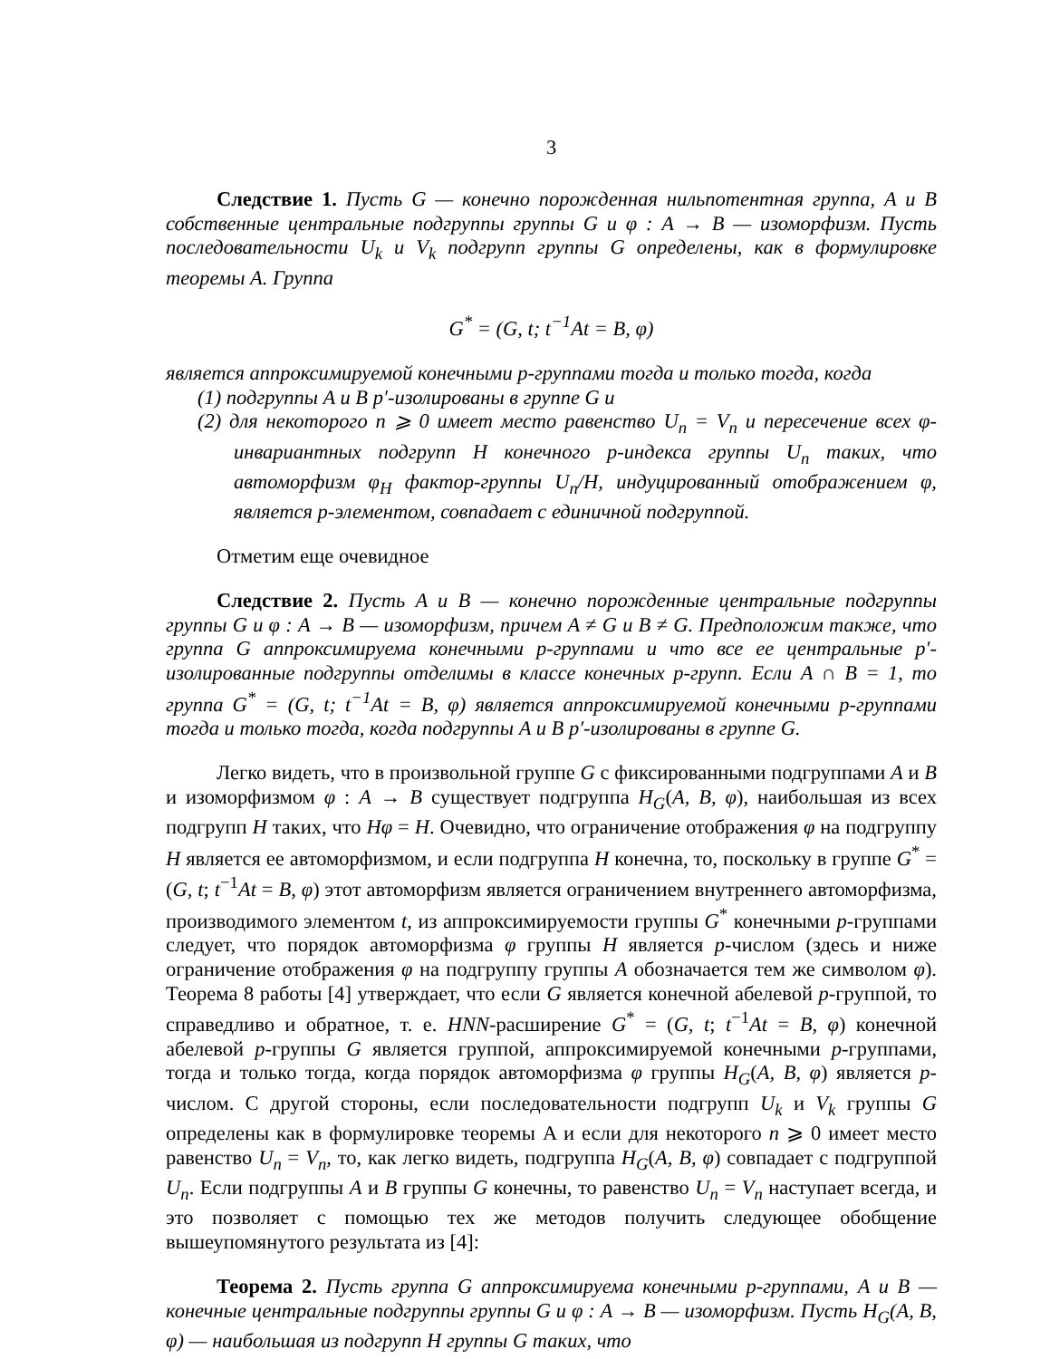3
Следствие 1. Пусть G — конечно порожденная нильпотентная группа, A и B собственные центральные подгруппы группы G и φ : A → B — изоморфизм. Пусть последовательности U<sub>k</sub> и V<sub>k</sub> подгрупп группы G определены, как в формулировке теоремы A. Группа
G<sup>*</sup> = (G, t; t<sup>−1</sup>At = B, φ)
является аппроксимируемой конечными p-группами тогда и только тогда, когда
(1) подгруппы A и B p′-изолированы в группе G и
(2) для некоторого n ⩾ 0 имеет место равенство U<sub>n</sub> = V<sub>n</sub> и пересечение всех φ-инвариантных подгрупп H конечного p-индекса группы U<sub>n</sub> таких, что автоморфизм φ<sub>H</sub> фактор-группы U<sub>n</sub>/H, индуцированный отображением φ, является p-элементом, совпадает с единичной подгруппой.
Отметим еще очевидное
Следствие 2. Пусть A и B — конечно порожденные центральные подгруппы группы G и φ : A → B — изоморфизм, причем A ≠ G и B ≠ G. Предположим также, что группа G аппроксимируема конечными p-группами и что все ее центральные p′-изолированные подгруппы отделимы в классе конечных p-групп. Если A ∩ B = 1, то группа G<sup>*</sup> = (G, t; t<sup>−1</sup>At = B, φ) является аппроксимируемой конечными p-группами тогда и только тогда, когда подгруппы A и B p′-изолированы в группе G.
Легко видеть, что в произвольной группе G с фиксированными подгруппами A и B и изоморфизмом φ : A → B существует подгруппа H<sub>G</sub>(A, B, φ), наибольшая из всех подгрупп H таких, что Hφ = H. Очевидно, что ограничение отображения φ на подгруппу H является ее автоморфизмом, и если подгруппа H конечна, то, поскольку в группе G<sup>*</sup> = (G, t; t<sup>−1</sup>At = B, φ) этот автоморфизм является ограничением внутреннего автоморфизма, производимого элементом t, из аппроксимируемости группы G<sup>*</sup> конечными p-группами следует, что порядок автоморфизма φ группы H является p-числом (здесь и ниже ограничение отображения φ на подгруппу группы A обозначается тем же символом φ). Теорема 8 работы [4] утверждает, что если G является конечной абелевой p-группой, то справедливо и обратное, т. е. HNN-расширение G<sup>*</sup> = (G, t; t<sup>−1</sup>At = B, φ) конечной абелевой p-группы G является группой, аппроксимируемой конечными p-группами, тогда и только тогда, когда порядок автоморфизма φ группы H<sub>G</sub>(A, B, φ) является p-числом. С другой стороны, если последовательности подгрупп U<sub>k</sub> и V<sub>k</sub> группы G определены как в формулировке теоремы A и если для некоторого n ⩾ 0 имеет место равенство U<sub>n</sub> = V<sub>n</sub>, то, как легко видеть, подгруппа H<sub>G</sub>(A, B, φ) совпадает с подгруппой U<sub>n</sub>. Если подгруппы A и B группы G конечны, то равенство U<sub>n</sub> = V<sub>n</sub> наступает всегда, и это позволяет с помощью тех же методов получить следующее обобщение вышеупомянутого результата из [4]:
Теорема 2. Пусть группа G аппроксимируема конечными p-группами, A и B — конечные центральные подгруппы группы G и φ : A → B — изоморфизм. Пусть H<sub>G</sub>(A, B, φ) — наибольшая из подгрупп H группы G таких, что